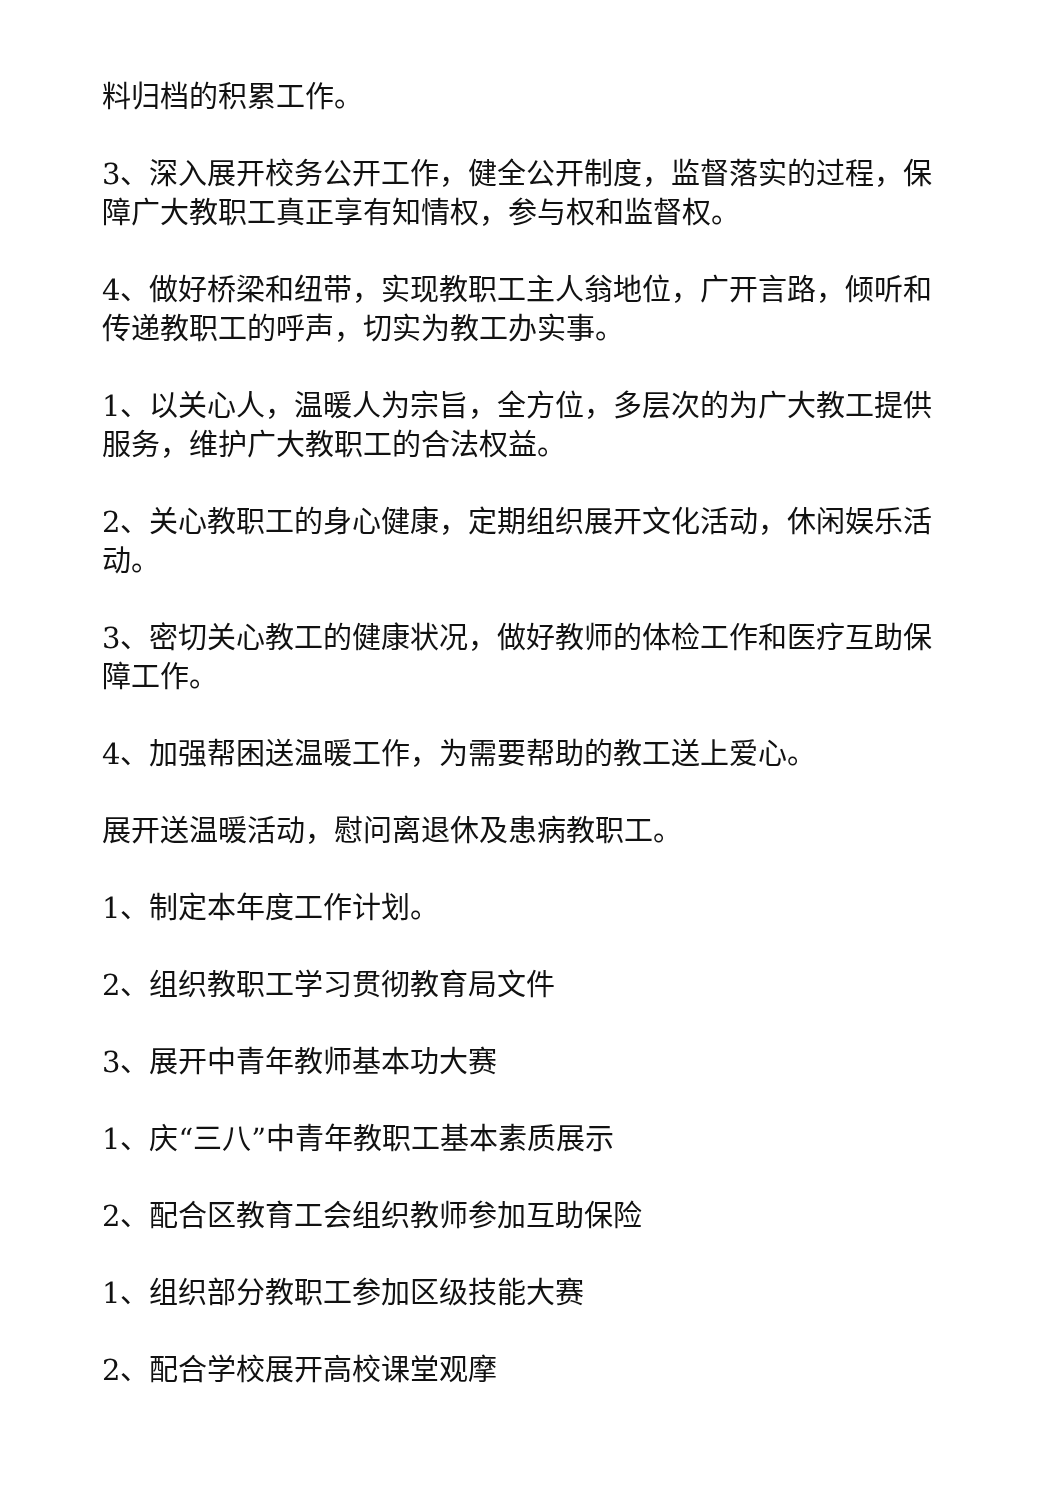料归档的积累工作。
3、深入展开校务公开工作，健全公开制度，监督落实的过程，保障广大教职工真正享有知情权，参与权和监督权。
4、做好桥梁和纽带，实现教职工主人翁地位，广开言路，倾听和传递教职工的呼声，切实为教工办实事。
1、以关心人，温暖人为宗旨，全方位，多层次的为广大教工提供服务，维护广大教职工的合法权益。
2、关心教职工的身心健康，定期组织展开文化活动，休闲娱乐活动。
3、密切关心教工的健康状况，做好教师的体检工作和医疗互助保障工作。
4、加强帮困送温暖工作，为需要帮助的教工送上爱心。
展开送温暖活动，慰问离退休及患病教职工。
1、制定本年度工作计划。
2、组织教职工学习贯彻教育局文件
3、展开中青年教师基本功大赛
1、庆“三八”中青年教职工基本素质展示
2、配合区教育工会组织教师参加互助保险
1、组织部分教职工参加区级技能大赛
2、配合学校展开高校课堂观摩